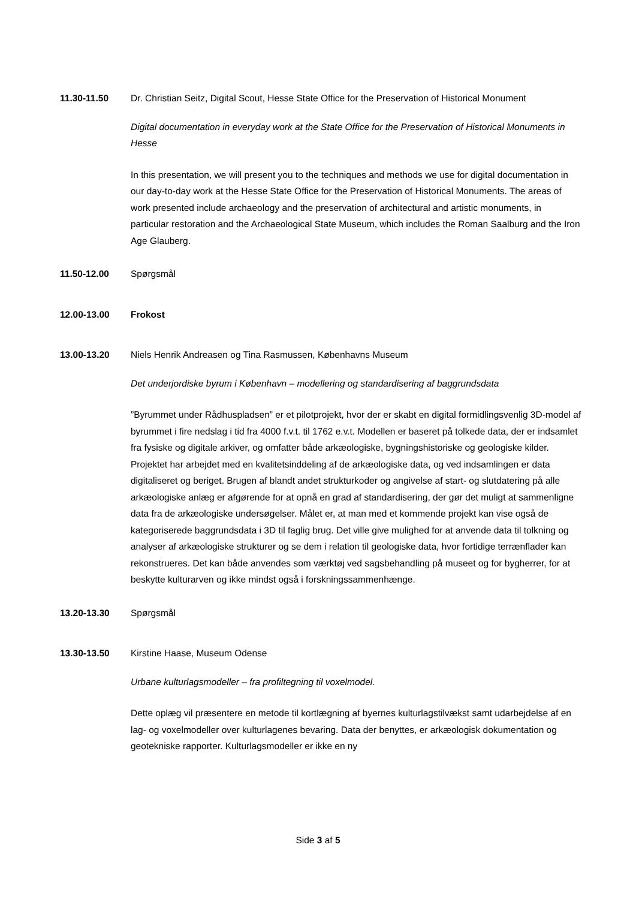11.30-11.50 Dr. Christian Seitz, Digital Scout, Hesse State Office for the Preservation of Historical Monument
Digital documentation in everyday work at the State Office for the Preservation of Historical Monuments in Hesse
In this presentation, we will present you to the techniques and methods we use for digital documentation in our day-to-day work at the Hesse State Office for the Preservation of Historical Monuments. The areas of work presented include archaeology and the preservation of architectural and artistic monuments, in particular restoration and the Archaeological State Museum, which includes the Roman Saalburg and the Iron Age Glauberg.
11.50-12.00 Spørgsmål
12.00-13.00 Frokost
13.00-13.20 Niels Henrik Andreasen og Tina Rasmussen, Københavns Museum
Det underjordiske byrum i København – modellering og standardisering af baggrundsdata
”Byrummet under Rådhuspladsen” er et pilotprojekt, hvor der er skabt en digital formidlingsvenlig 3D-model af byrummet i fire nedslag i tid fra 4000 f.v.t. til 1762 e.v.t. Modellen er baseret på tolkede data, der er indsamlet fra fysiske og digitale arkiver, og omfatter både arkæologiske, bygningshistoriske og geologiske kilder. Projektet har arbejdet med en kvalitetsinddeling af de arkæologiske data, og ved indsamlingen er data digitaliseret og beriget. Brugen af blandt andet strukturkoder og angivelse af start- og slutdatering på alle arkæologiske anlæg er afgørende for at opnå en grad af standardisering, der gør det muligt at sammenligne data fra de arkæologiske undersøgelser. Målet er, at man med et kommende projekt kan vise også de kategoriserede baggrundsdata i 3D til faglig brug. Det ville give mulighed for at anvende data til tolkning og analyser af arkæologiske strukturer og se dem i relation til geologiske data, hvor fortidige terrænflader kan rekonstrueres. Det kan både anvendes som værktøj ved sagsbehandling på museet og for bygherrer, for at beskytte kulturarven og ikke mindst også i forskningssammenhænge.
13.20-13.30 Spørgsmål
13.30-13.50 Kirstine Haase, Museum Odense
Urbane kulturlagsmodeller – fra profiltegning til voxelmodel.
Dette oplæg vil præsentere en metode til kortlægning af byernes kulturlagstilvækst samt udarbejdelse af en lag- og voxelmodeller over kulturlagenes bevaring. Data der benyttes, er arkæologisk dokumentation og geotekniske rapporter. Kulturlagsmodeller er ikke en ny
Side 3 af 5